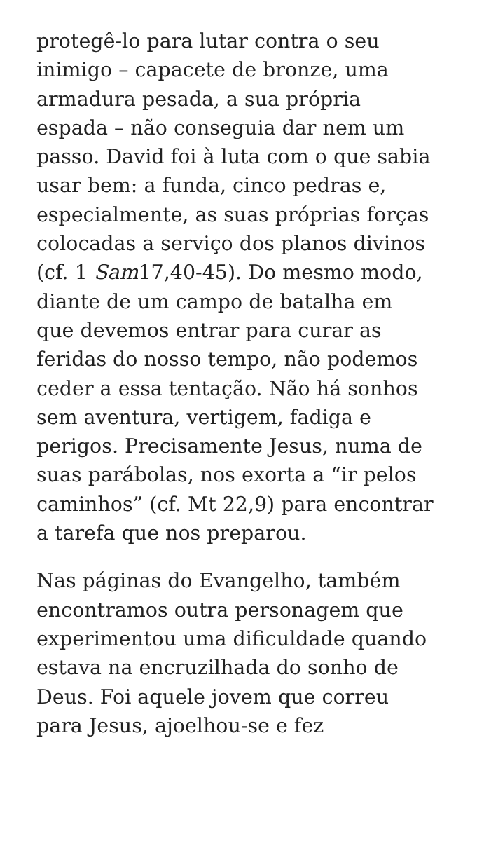protegê-lo para lutar contra o seu inimigo – capacete de bronze, uma armadura pesada, a sua própria espada – não conseguia dar nem um passo. David foi à luta com o que sabia usar bem: a funda, cinco pedras e, especialmente, as suas próprias forças colocadas a serviço dos planos divinos (cf. 1 Sam17,40-45). Do mesmo modo, diante de um campo de batalha em que devemos entrar para curar as feridas do nosso tempo, não podemos ceder a essa tentação. Não há sonhos sem aventura, vertigem, fadiga e perigos. Precisamente Jesus, numa de suas parábolas, nos exorta a “ir pelos caminhos” (cf. Mt 22,9) para encontrar a tarefa que nos preparou.
Nas páginas do Evangelho, também encontramos outra personagem que experimentou uma dificuldade quando estava na encruzilhada do sonho de Deus. Foi aquele jovem que correu para Jesus, ajoelhou-se e fez